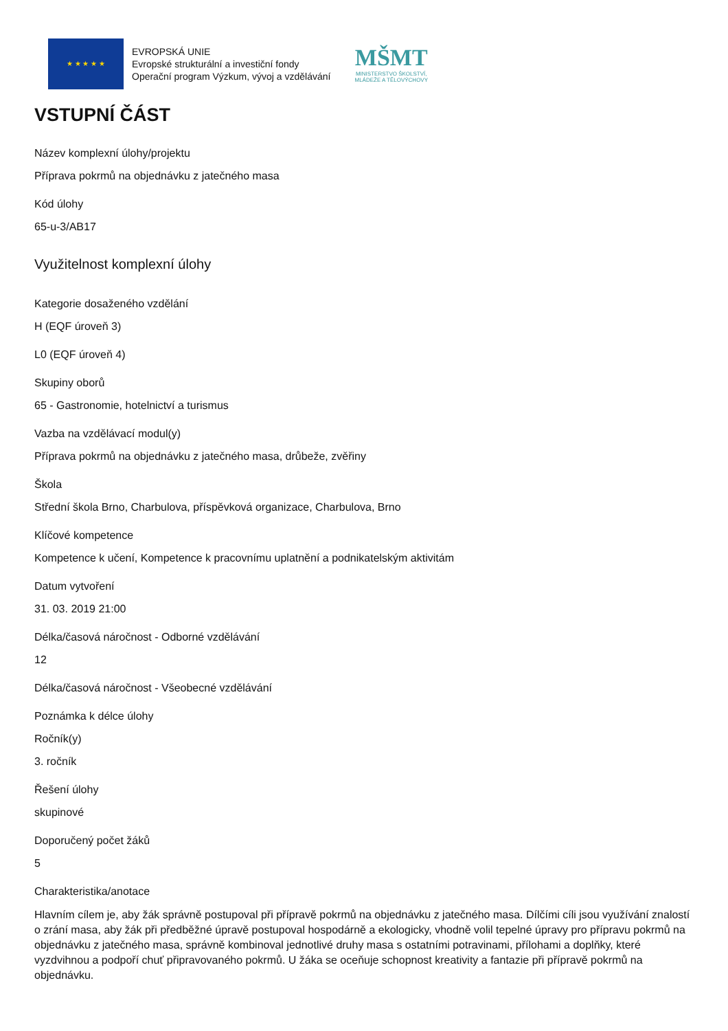★ ★ ★ ★ ★
EVROPSKÁ UNIE
Evropské strukturální a investiční fondy
Operační program Výzkum, vývoj a vzdělávání
MŠMT
MINISTERSTVO ŠKOLSTVÍ,
MLÁDEŽE A TĚLOVÝCHOVY
VSTUPNÍ ČÁST
Název komplexní úlohy/projektu
Příprava pokrmů na objednávku z jatečného masa
Kód úlohy
65-u-3/AB17
Využitelnost komplexní úlohy
Kategorie dosaženého vzdělání
H (EQF úroveň 3)
L0 (EQF úroveň 4)
Skupiny oborů
65 - Gastronomie, hotelnictví a turismus
Vazba na vzdělávací modul(y)
Příprava pokrmů na objednávku z jatečného masa, drůbeže, zvěřiny
Škola
Střední škola Brno, Charbulova, příspěvková organizace, Charbulova, Brno
Klíčové kompetence
Kompetence k učení, Kompetence k pracovnímu uplatnění a podnikatelským aktivitám
Datum vytvoření
31. 03. 2019 21:00
Délka/časová náročnost - Odborné vzdělávání
12
Délka/časová náročnost - Všeobecné vzdělávání
Poznámka k délce úlohy
Ročník(y)
3. ročník
Řešení úlohy
skupinové
Doporučený počet žáků
5
Charakteristika/anotace
Hlavním cílem je, aby žák správně postupoval při přípravě pokrmů na objednávku z jatečného masa. Dílčími cíli jsou využívání znalostí o zrání masa, aby žák při předběžné úpravě postupoval hospodárně a ekologicky, vhodně volil tepelné úpravy pro přípravu pokrmů na objednávku z jatečného masa, správně kombinoval jednotlivé druhy masa s ostatními potravinami, přílohami a doplňky, které vyzdvihnou a podpoří chuť připravovaného pokrmů. U žáka se oceňuje schopnost kreativity a fantazie při přípravě pokrmů na objednávku.